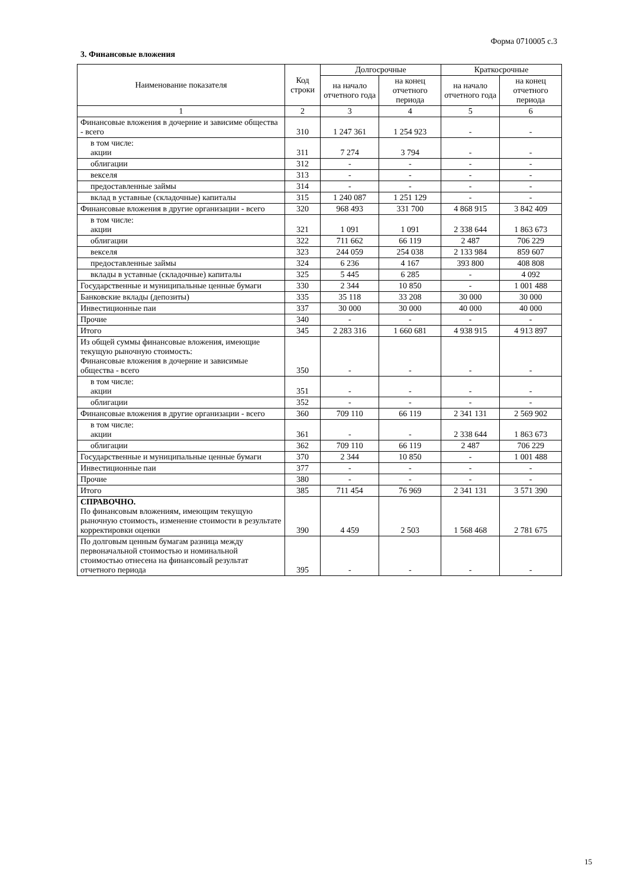Форма 0710005 с.3
3. Финансовые вложения
| Наименование показателя | Код строки | Долгосрочные | | Краткосрочные | |
| --- | --- | --- | --- | --- | --- |
| | | на начало отчетного года | на конец отчетного периода | на начало отчетного года | на конец отчетного периода |
| 1 | 2 | 3 | 4 | 5 | 6 |
| Финансовые вложения в дочерние и зависиме общества - всего | 310 | 1 247 361 | 1 254 923 | - | - |
| в том числе: акции | 311 | 7 274 | 3 794 | - | - |
| облигации | 312 | - | - | - | - |
| векселя | 313 | - | - | - | - |
| предоставленные займы | 314 | - | - | - | - |
| вклад в уставные (складочные) капиталы | 315 | 1 240 087 | 1 251 129 | - | - |
| Финансовые вложения в другие организации - всего | 320 | 968 493 | 331 700 | 4 868 915 | 3 842 409 |
| в том числе: акции | 321 | 1 091 | 1 091 | 2 338 644 | 1 863 673 |
| облигации | 322 | 711 662 | 66 119 | 2 487 | 706 229 |
| векселя | 323 | 244 059 | 254 038 | 2 133 984 | 859 607 |
| предоставленные займы | 324 | 6 236 | 4 167 | 393 800 | 408 808 |
| вклады в уставные (складочные) капиталы | 325 | 5 445 | 6 285 | - | 4 092 |
| Государственные и муниципальные ценные бумаги | 330 | 2 344 | 10 850 | - | 1 001 488 |
| Банковские вклады (депозиты) | 335 | 35 118 | 33 208 | 30 000 | 30 000 |
| Инвестиционные паи | 337 | 30 000 | 30 000 | 40 000 | 40 000 |
| Прочие | 340 | - | - | - | - |
| Итого | 345 | 2 283 316 | 1 660 681 | 4 938 915 | 4 913 897 |
| Из общей суммы финансовые вложения, имеющие текущую рыночную стоимость: Финансовые вложения в дочерние и зависимые общества - всего | 350 | - | - | - | - |
| в том числе: акции | 351 | - | - | - | - |
| облигации | 352 | - | - | - | - |
| Финансовые вложения в другие организации - всего | 360 | 709 110 | 66 119 | 2 341 131 | 2 569 902 |
| в том числе: акции | 361 | - | - | 2 338 644 | 1 863 673 |
| облигации | 362 | 709 110 | 66 119 | 2 487 | 706 229 |
| Государственные и муниципальные ценные бумаги | 370 | 2 344 | 10 850 | - | 1 001 488 |
| Инвестиционные паи | 377 | - | - | - | - |
| Прочие | 380 | - | - | - | - |
| Итого | 385 | 711 454 | 76 969 | 2 341 131 | 3 571 390 |
| СПРАВОЧНО. По финансовым вложениям, имеющим текущую рыночную стоимость, изменение стоимости в результате корректировки оценки | 390 | 4 459 | 2 503 | 1 568 468 | 2 781 675 |
| По долговым ценным бумагам разница между первоначальной стоимостью и номинальной стоимостью отнесена на финансовый результат отчетного периода | 395 | - | - | - | - |
15